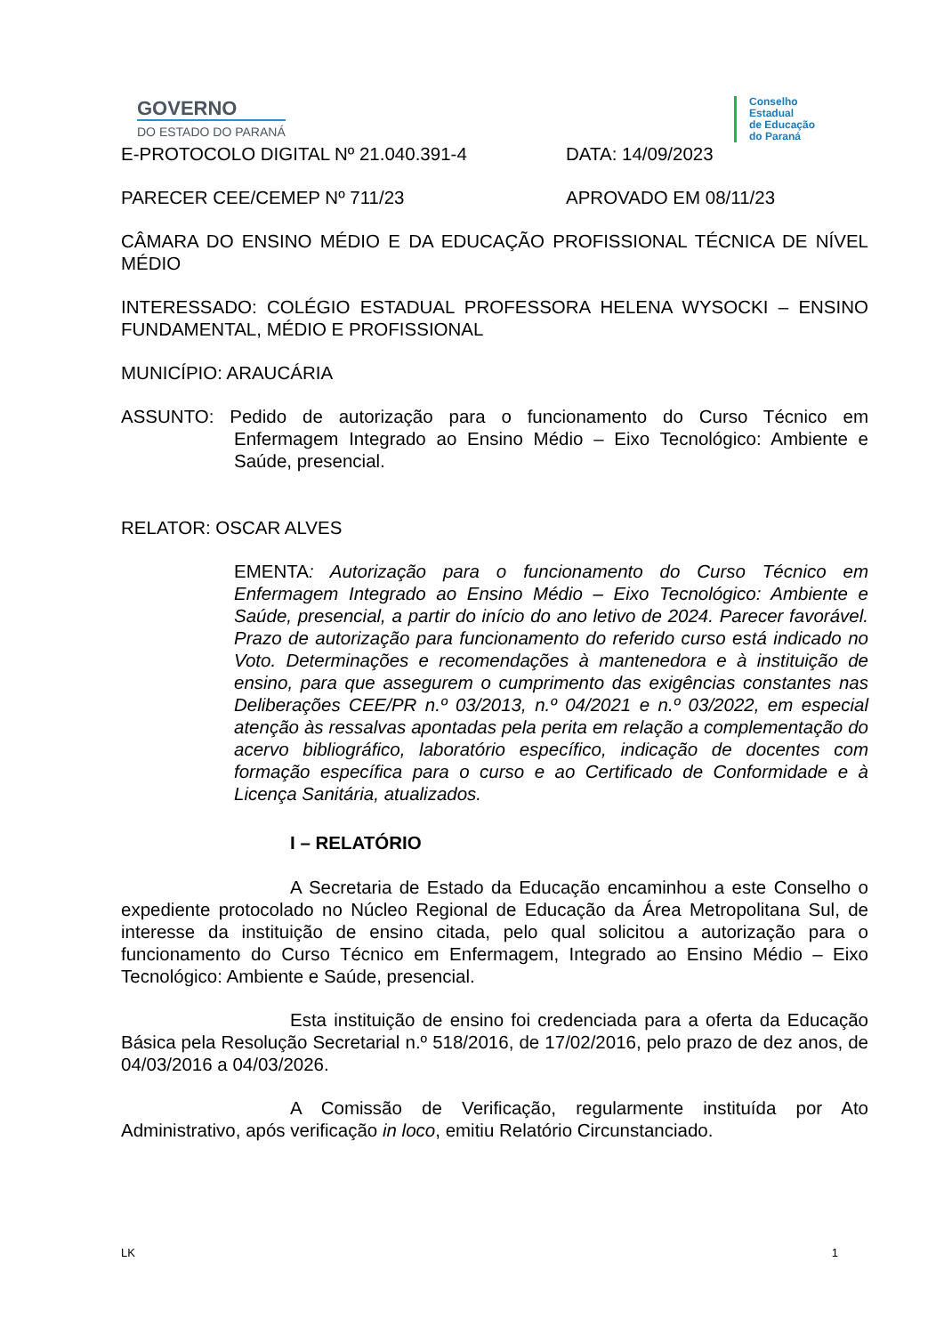GOVERNO
DO ESTADO DO PARANÁ
Conselho
Estadual
de Educação
do Paraná
E-PROTOCOLO DIGITAL Nº 21.040.391-4 DATA: 14/09/2023
PARECER CEE/CEMEP Nº 711/23 APROVADO EM 08/11/23
CÂMARA DO ENSINO MÉDIO E DA EDUCAÇÃO PROFISSIONAL TÉCNICA DE NÍVEL MÉDIO
INTERESSADO: COLÉGIO ESTADUAL PROFESSORA HELENA WYSOCKI – ENSINO FUNDAMENTAL, MÉDIO E PROFISSIONAL
MUNICÍPIO: ARAUCÁRIA
ASSUNTO: Pedido de autorização para o funcionamento do Curso Técnico em Enfermagem Integrado ao Ensino Médio – Eixo Tecnológico: Ambiente e Saúde, presencial.
RELATOR: OSCAR ALVES
EMENTA: Autorização para o funcionamento do Curso Técnico em Enfermagem Integrado ao Ensino Médio – Eixo Tecnológico: Ambiente e Saúde, presencial, a partir do início do ano letivo de 2024. Parecer favorável. Prazo de autorização para funcionamento do referido curso está indicado no Voto. Determinações e recomendações à mantenedora e à instituição de ensino, para que assegurem o cumprimento das exigências constantes nas Deliberações CEE/PR n.º 03/2013, n.º 04/2021 e n.º 03/2022, em especial atenção às ressalvas apontadas pela perita em relação a complementação do acervo bibliográfico, laboratório específico, indicação de docentes com formação específica para o curso e ao Certificado de Conformidade e à Licença Sanitária, atualizados.
I – RELATÓRIO
A Secretaria de Estado da Educação encaminhou a este Conselho o expediente protocolado no Núcleo Regional de Educação da Área Metropolitana Sul, de interesse da instituição de ensino citada, pelo qual solicitou a autorização para o funcionamento do Curso Técnico em Enfermagem, Integrado ao Ensino Médio – Eixo Tecnológico: Ambiente e Saúde, presencial.
Esta instituição de ensino foi credenciada para a oferta da Educação Básica pela Resolução Secretarial n.º 518/2016, de 17/02/2016, pelo prazo de dez anos, de 04/03/2016 a 04/03/2026.
A Comissão de Verificação, regularmente instituída por Ato Administrativo, após verificação in loco, emitiu Relatório Circunstanciado.
LK 1